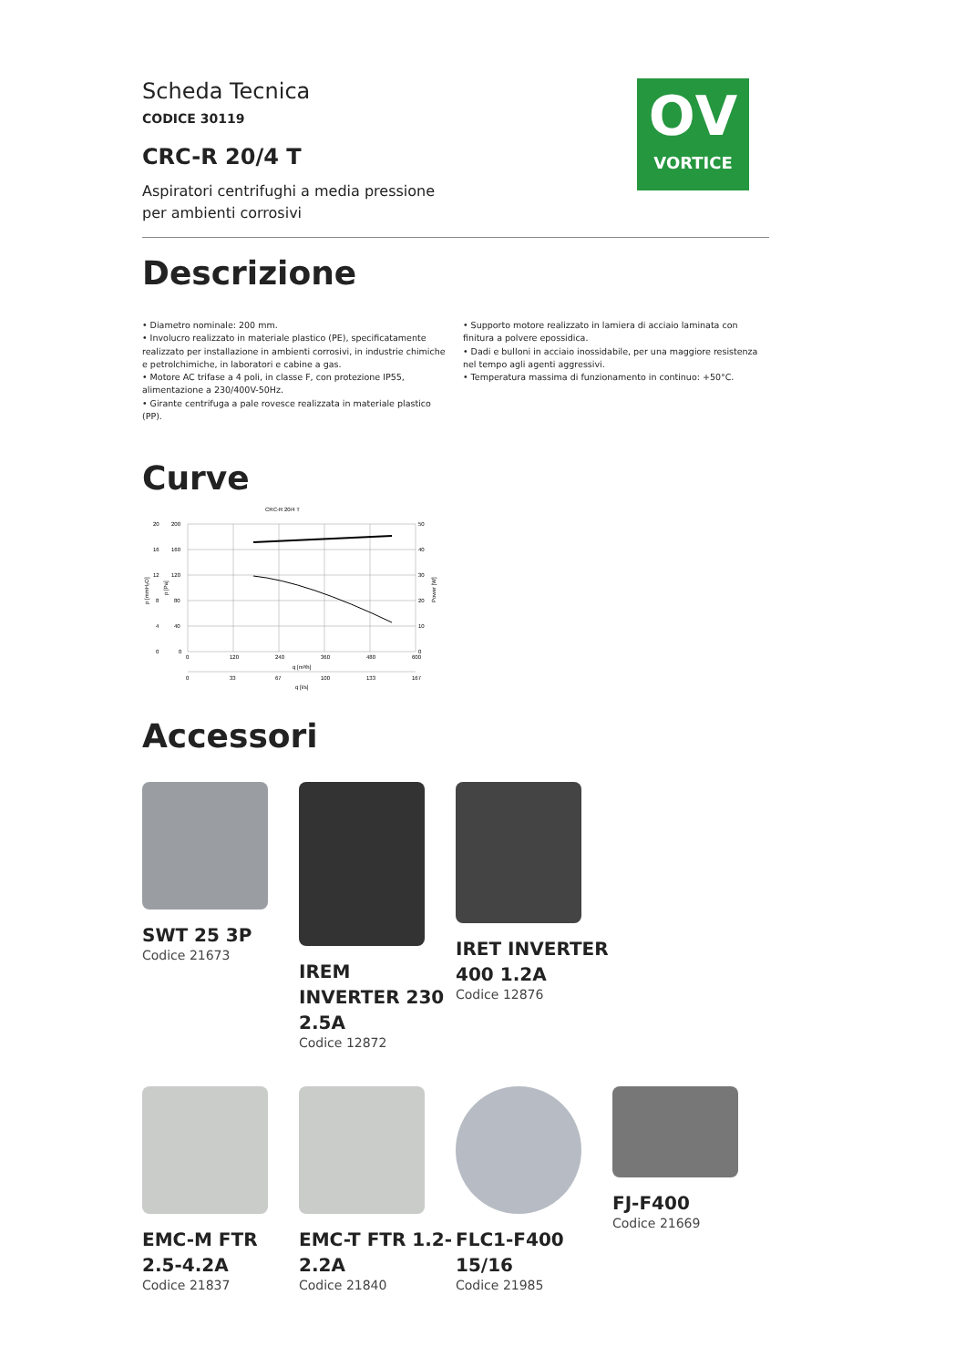𝗢V
VORTICE
Scheda Tecnica
CODICE 30119
CRC-R 20/4 T
Aspiratori centrifughi a media pressione
per ambienti corrosivi
Descrizione
• Diametro nominale: 200 mm.
• Involucro realizzato in materiale plastico (PE), specificatamente realizzato per installazione in ambienti corrosivi, in industrie chimiche e petrolchimiche, in laboratori e cabine a gas.
• Motore AC trifase a 4 poli, in classe F, con protezione IP55, alimentazione a 230/400V-50Hz.
• Girante centrifuga a pale rovesce realizzata in materiale plastico (PP).
• Supporto motore realizzato in lamiera di acciaio laminata con finitura a polvere epossidica.
• Dadi e bulloni in acciaio inossidabile, per una maggiore resistenza nel tempo agli agenti aggressivi.
• Temperatura massima di funzionamento in continuo: +50°C.
Curve
CRC-R 20/4 T
20
16
12
8
4
0
200
160
120
80
40
0
50
40
30
20
10
0
0
120
240
360
480
600
q [m³/h]
0
33
67
100
133
167
q [l/s]
p [mmH₂O]
p [Pa]
Power [W]
Accessori
SWT 25 3P
Codice 21673
IREM INVERTER 230 2.5A
Codice 12872
IRET INVERTER 400 1.2A
Codice 12876
EMC-M FTR 2.5-4.2A
Codice 21837
EMC-T FTR 1.2-2.2A
Codice 21840
FLC1-F400 15/16
Codice 21985
FJ-F400
Codice 21669